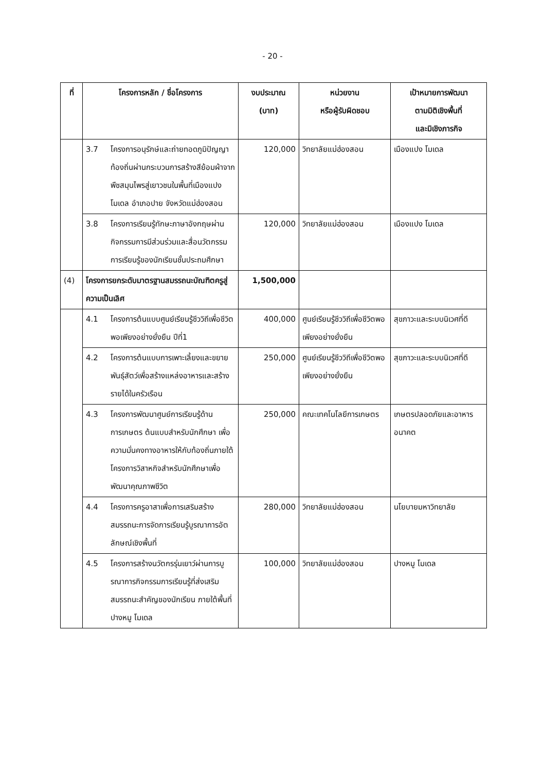- 20 -
| ที่ | โครงการหลัก / ชื่อโครงการ | งบประมาณ (บาท) | หน่วยงาน หรือผู้รับผิดชอบ | เป้าหมายการพัฒนา ตามมิติเชิงพื้นที่ และมิเชิงภารกิจ |
| --- | --- | --- | --- | --- |
| | 3.7 โครงการอนุรักษ์และถ่ายทอดภูมิปัญญาท้องถิ่นผ่านกระบวนการสร้างสีย้อมผ้าจากพืชสมุนไพรสู่เยาวชนในพื้นที่เมืองแปง โมเดล อำเภอปาย จังหวัดแม่ฮ่องสอน | 120,000 | วิทยาลัยแม่ฮ่องสอน | เมืองแปง โมเดล |
| | 3.8 โครงการเรียนรู้ทักษะภาษาอังกฤษผ่านกิจกรรมการมีส่วนร่วมและสื่อนวัตกรรมการเรียนรู้ของนักเรียนชั้นประถมศึกษา | 120,000 | วิทยาลัยแม่ฮ่องสอน | เมืองแปง โมเดล |
| (4) | โครงการยกระดับมาตรฐานสมรรถนะบัณฑิตครูสู่ความเป็นเลิศ | 1,500,000 | | |
| | 4.1 โครงการต้นแบบศูนย์เรียนรู้ชีววิถีเพื่อชีวิตพอเพียงอย่างยั่งยืน ปีที่1 | 400,000 | ศูนย์เรียนรู้ชีววิถีเพื่อชีวิตพอเพียงอย่างยั่งยืน | สุขภาวะและระบบนิเวศที่ดี |
| | 4.2 โครงการต้นแบบการเพาะเลี้ยงและขยายพันธุ์สัตว์เพื่อสร้างแหล่งอาหารและสร้างรายได้ในครัวเรือน | 250,000 | ศูนย์เรียนรู้ชีววิถีเพื่อชีวิตพอเพียงอย่างยั่งยืน | สุขภาวะและระบบนิเวศที่ดี |
| | 4.3 โครงการพัฒนาศูนย์การเรียนรู้ด้านการเกษตร ต้นแบบสำหรับนักศึกษา เพื่อความมั่นคงทางอาหารให้กับท้องถิ่นภายใต้โครงการวิสาหกิจสำหรับนักศึกษาเพื่อพัฒนาคุณภาพชีวิต | 250,000 | คณะเทคโนโลยีการเกษตร | เกษตรปลอดภัยและอาหารอนาคต |
| | 4.4 โครงการครูอาสาเพื่อการเสริมสร้างสมรรถนะการจัดการเรียนรู้บูรณาการอัตลักษณ์เชิงพื้นที่ | 280,000 | วิทยาลัยแม่ฮ่องสอน | นโยบายมหาวิทยาลัย |
| | 4.5 โครงการสร้างนวัตกรรุ่นเยาว์ผ่านการบูรณาการกิจกรรมการเรียนรู้ที่ส่งเสริมสมรรถนะสำคัญของนักเรียน ภายใต้พื้นที่ปางหมู โมเดล | 100,000 | วิทยาลัยแม่ฮ่องสอน | ปางหมู โมเดล |